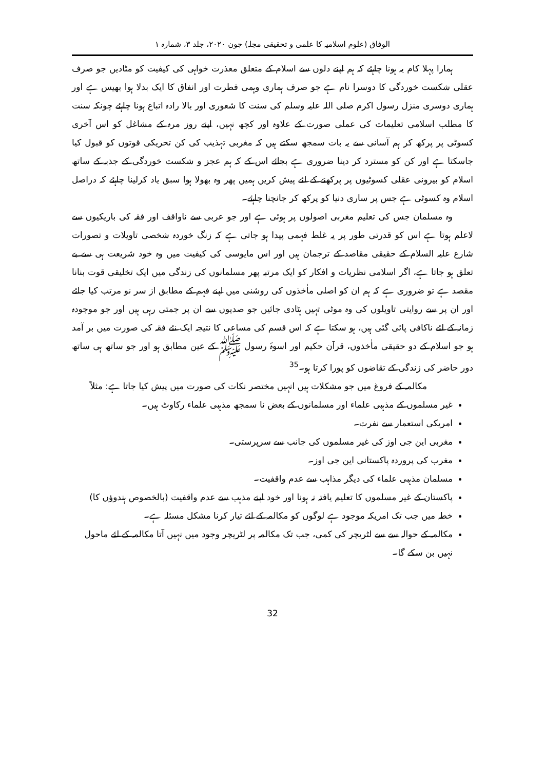الوفاق (علوم اسلامیہ کا علمی و تحقیقی مجلہ) جون ۲۰۲۰، جلد ۳، شمارہ ۱
ہمارا پہلا کام یہ ہونا چاہئے کہ ہم اپنے دلوں سے اسلام کے متعلق معذرت خواہی کی کیفیت کو مٹادیں جو صرف عقلی شکست خوردگی کا دوسرا نام ہے جو صرف ہماری وہمی فطرت اور انفاق کا ایک بدلا ہوا بھیس ہے اور ہماری دوسری منزل رسول اکرم صلی اللہ علیہ وسلم کی سنت کا شعوری اور بالا رادہ اتباع ہونا چاہئے چونکہ سنت کا مطلب اسلامی تعلیمات کی عملی صورت کے علاوہ اور کچھ نہیں، اپنے روز مرہ کے مشاغل کو اس آخری کسوٹی پر پرکھ کر ہم آسانی سے یہ بات سمجھ سکتے ہیں کہ مغربی تہذیب کی کن تحریکی قوتوں کو قبول کیا جاسکتا ہے اور کن کو مسترد کر دینا ضروری ہے بجائے اس کے کہ ہم عجز و شکست خوردگی کے جذبہ کے ساتھ اسلام کو بیرونی عقلی کسوٹیوں پر پرکھنے کے لئے پیش کریں ہمیں پھر وہ بھولا ہوا سبق یاد کرلینا چاہئے کہ دراصل اسلام وہ کسوٹی ہے جس پر ساری دنیا کو پرکھ کر جانچنا چاہئے۔
وہ مسلمان جس کی تعلیم مغربی اصولوں پر ہوئی ہے اور جو عربی سے ناواقف اور فقہ کی باریکیوں سے لاعلم ہوتا ہے اس کو قدرتی طور پر یہ غلط فہمی پیدا ہو جاتی ہے کہ زنگ خوردہ شخصی تاویلات و تصورات شارع علیہ السلام کے حقیقی مقاصد کے ترجمان ہیں اور اس مایوسی کی کیفیت میں وہ خود شریعت ہی سے بے تعلق ہو جاتا ہے، اگر اسلامی نظریات و افکار کو ایک مرتبہ پھر مسلمانوں کی زندگی میں ایک تخلیقی قوت بنانا مقصد ہے تو ضروری ہے کہ ہم ان کو اصلی ماٰخذوں کی روشنی میں اپنے فہم کے مطابق از سر نو مرتب کیا جائے اور ان پر سے روایتی تاویلوں کی وہ موٹی تہیں ہٹادی جائیں جو صدیوں سے ان پر جمتی رہی ہیں اور جو موجودہ زمانہ کے لئے ناکافی پائی گئی ہیں، ہو سکتا ہے کہ اس قسم کی مساعی کا نتیجہ ایک نئے فقہ کی صورت میں بر آمد ہو جو اسلام کے دو حقیقی ماٰخذوں، قرآن حکیم اور اسوۂ رسول ﷺ کے عین مطابق ہو اور جو ساتھ ہی ساتھ دور حاضر کی زندگی کے تقاضوں کو پورا کرتا ہو۔<sup>35</sup>
مکالمہ کے فروغ میں جو مشکلات ہیں انہیں مختصر نکات کی صورت میں پیش کیا جاتا ہے: مثلاً
غیر مسلموں کے مذہبی علماء اور مسلمانوں کے بعض نا سمجھ مذہبی علماء رکاوٹ ہیں۔
امریکی استعمار سے نفرت۔
مغربی این جی اوز کی غیر مسلموں کی جانب سے سرپرستی۔
مغرب کی پروردہ پاکستانی این جی اوز۔
مسلمان مذہبی علماء کی دیگر مذاہب سے عدم واقفیت۔
پاکستان کے غیر مسلموں کا تعلیم یافتہ نہ ہونا اور خود اپنے مذہب سے عدم واقفیت (بالخصوص ہندوؤں کا)
خطہ میں جب تک امریکہ موجود ہے لوگوں کو مکالمہ کے لئے تیار کرنا مشکل مسئلہ ہے۔
مکالمہ کے حوالہ سے سے لٹریچر کی کمی، جب تک مکالمہ پر لٹریچر وجود میں نہیں آتا مکالمہ کے لئے ماحول نہیں بن سکے گا۔
32